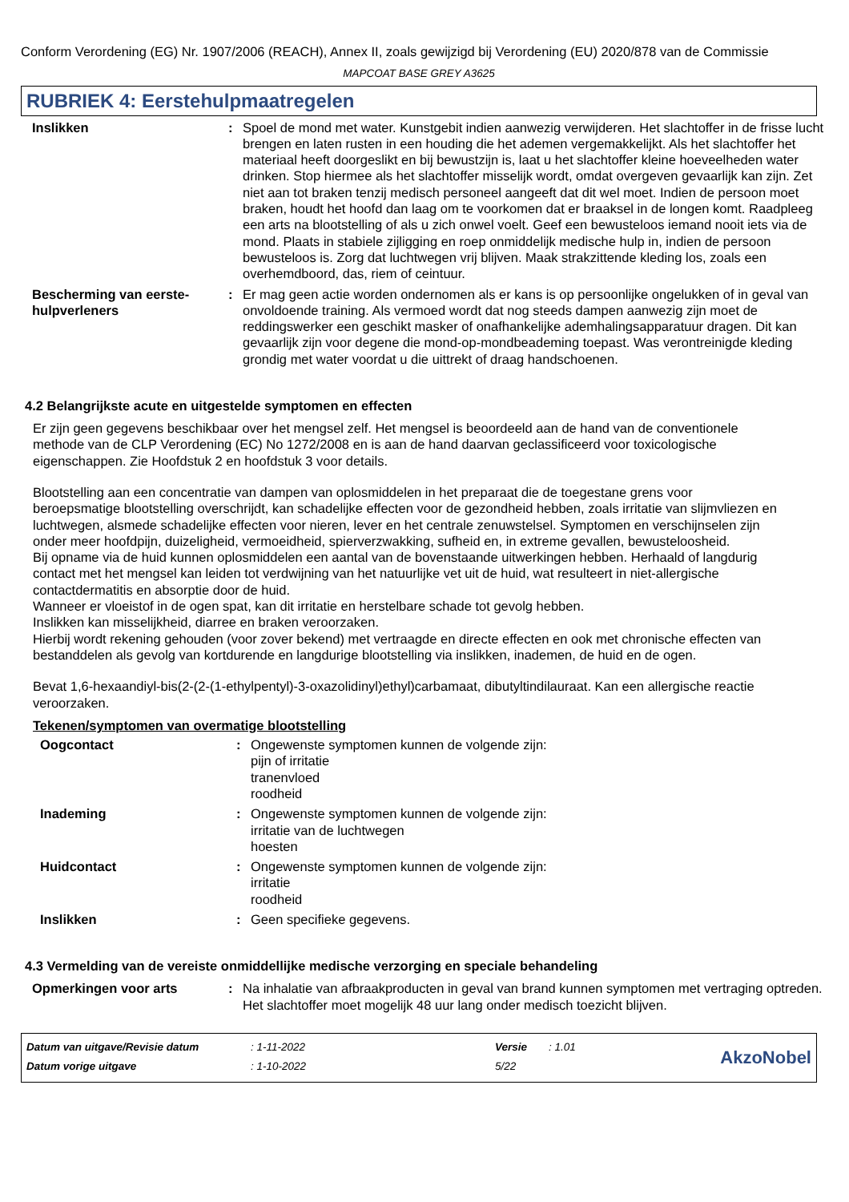Conform Verordening (EG) Nr. 1907/2006 (REACH), Annex II, zoals gewijzigd bij Verordening (EU) 2020/878 van de Commissie
MAPCOAT BASE GREY A3625
RUBRIEK 4: Eerstehulpmaatregelen
| Inslikken | : | Spoel de mond met water. Kunstgebit indien aanwezig verwijderen. Het slachtoffer in de frisse lucht brengen en laten rusten in een houding die het ademen vergemakkelijkt. Als het slachtoffer het materiaal heeft doorgeslikt en bij bewustzijn is, laat u het slachtoffer kleine hoeveelheden water drinken. Stop hiermee als het slachtoffer misselijk wordt, omdat overgeven gevaarlijk kan zijn. Zet niet aan tot braken tenzij medisch personeel aangeeft dat dit wel moet. Indien de persoon moet braken, houdt het hoofd dan laag om te voorkomen dat er braaksel in de longen komt. Raadpleeg een arts na blootstelling of als u zich onwel voelt. Geef een bewusteloos iemand nooit iets via de mond. Plaats in stabiele zijligging en roep onmiddelijk medische hulp in, indien de persoon bewusteloos is. Zorg dat luchtwegen vrij blijven. Maak strakzittende kleding los, zoals een overhemdboord, das, riem of ceintuur. |
| Bescherming van eerste-hulpverleners | : | Er mag geen actie worden ondernomen als er kans is op persoonlijke ongelukken of in geval van onvoldoende training. Als vermoed wordt dat nog steeds dampen aanwezig zijn moet de reddingswerker een geschikt masker of onafhankelijke ademhalingsapparatuur dragen. Dit kan gevaarlijk zijn voor degene die mond-op-mondbeademing toepast. Was verontreinigde kleding grondig met water voordat u die uittrekt of draag handschoenen. |
4.2 Belangrijkste acute en uitgestelde symptomen en effecten
Er zijn geen gegevens beschikbaar over het mengsel zelf. Het mengsel is beoordeeld aan de hand van de conventionele methode van de CLP Verordening (EC) No 1272/2008 en is aan de hand daarvan geclassificeerd voor toxicologische eigenschappen. Zie Hoofdstuk 2 en hoofdstuk 3 voor details.
Blootstelling aan een concentratie van dampen van oplosmiddelen in het preparaat die de toegestane grens voor beroepsmatige blootstelling overschrijdt, kan schadelijke effecten voor de gezondheid hebben, zoals irritatie van slijmvliezen en luchtwegen, alsmede schadelijke effecten voor nieren, lever en het centrale zenuwstelsel. Symptomen en verschijnselen zijn onder meer hoofdpijn, duizeligheid, vermoeidheid, spierverzwakking, sufheid en, in extreme gevallen, bewusteloosheid.
Bij opname via de huid kunnen oplosmiddelen een aantal van de bovenstaande uitwerkingen hebben. Herhaald of langdurig contact met het mengsel kan leiden tot verdwijning van het natuurlijke vet uit de huid, wat resulteert in niet-allergische contactdermatitis en absorptie door de huid.
Wanneer er vloeistof in de ogen spat, kan dit irritatie en herstelbare schade tot gevolg hebben.
Inslikken kan misselijkheid, diarree en braken veroorzaken.
Hierbij wordt rekening gehouden (voor zover bekend) met vertraagde en directe effecten en ook met chronische effecten van bestanddelen als gevolg van kortdurende en langdurige blootstelling via inslikken, inademen, de huid en de ogen.
Bevat 1,6-hexaandiyl-bis(2-(2-(1-ethylpentyl)-3-oxazolidinyl)ethyl)carbamaat, dibutyltindilauraat. Kan een allergische reactie veroorzaken.
Tekenen/symptomen van overmatige blootstelling
| Oogcontact | : | Ongewenste symptomen kunnen de volgende zijn: pijn of irritatie tranenvloed roodheid |
| Inademing | : | Ongewenste symptomen kunnen de volgende zijn: irritatie van de luchtwegen hoesten |
| Huidcontact | : | Ongewenste symptomen kunnen de volgende zijn: irritatie roodheid |
| Inslikken | : | Geen specifieke gegevens. |
4.3 Vermelding van de vereiste onmiddellijke medische verzorging en speciale behandeling
| Opmerkingen voor arts | : | Na inhalatie van afbraakproducten in geval van brand kunnen symptomen met vertraging optreden. Het slachtoffer moet mogelijk 48 uur lang onder medisch toezicht blijven. |
| Datum van uitgave/Revisie datum | : 1-11-2022 | Versie | : 1.01 |
| Datum vorige uitgave | : 1-10-2022 | 5/22 | |
AkzoNobel